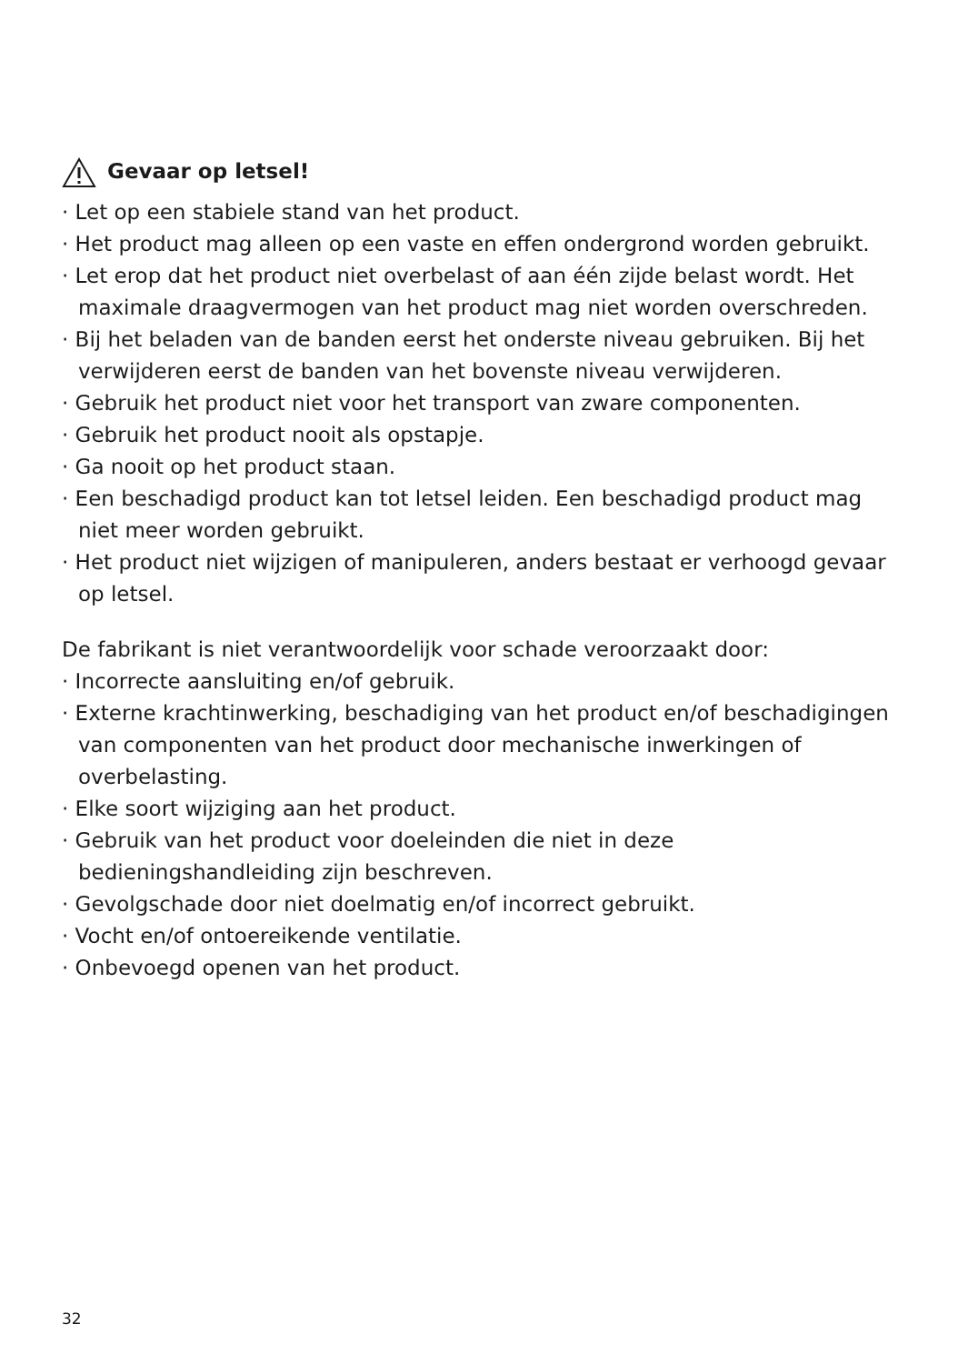Gevaar op letsel!
· Let op een stabiele stand van het product.
· Het product mag alleen op een vaste en effen ondergrond worden gebruikt.
· Let erop dat het product niet overbelast of aan één zijde belast wordt. Het maximale draagvermogen van het product mag niet worden overschreden.
· Bij het beladen van de banden eerst het onderste niveau gebruiken. Bij het verwijderen eerst de banden van het bovenste niveau verwijderen.
· Gebruik het product niet voor het transport van zware componenten.
· Gebruik het product nooit als opstapje.
· Ga nooit op het product staan.
· Een beschadigd product kan tot letsel leiden. Een beschadigd product mag niet meer worden gebruikt.
· Het product niet wijzigen of manipuleren, anders bestaat er verhoogd gevaar op letsel.
De fabrikant is niet verantwoordelijk voor schade veroorzaakt door:
· Incorrecte aansluiting en/of gebruik.
· Externe krachtinwerking, beschadiging van het product en/of beschadigingen van componenten van het product door mechanische inwerkingen of overbelasting.
· Elke soort wijziging aan het product.
· Gebruik van het product voor doeleinden die niet in deze bedieningshandleiding zijn beschreven.
· Gevolgschade door niet doelmatig en/of incorrect gebruikt.
· Vocht en/of ontoereikende ventilatie.
· Onbevoegd openen van het product.
32